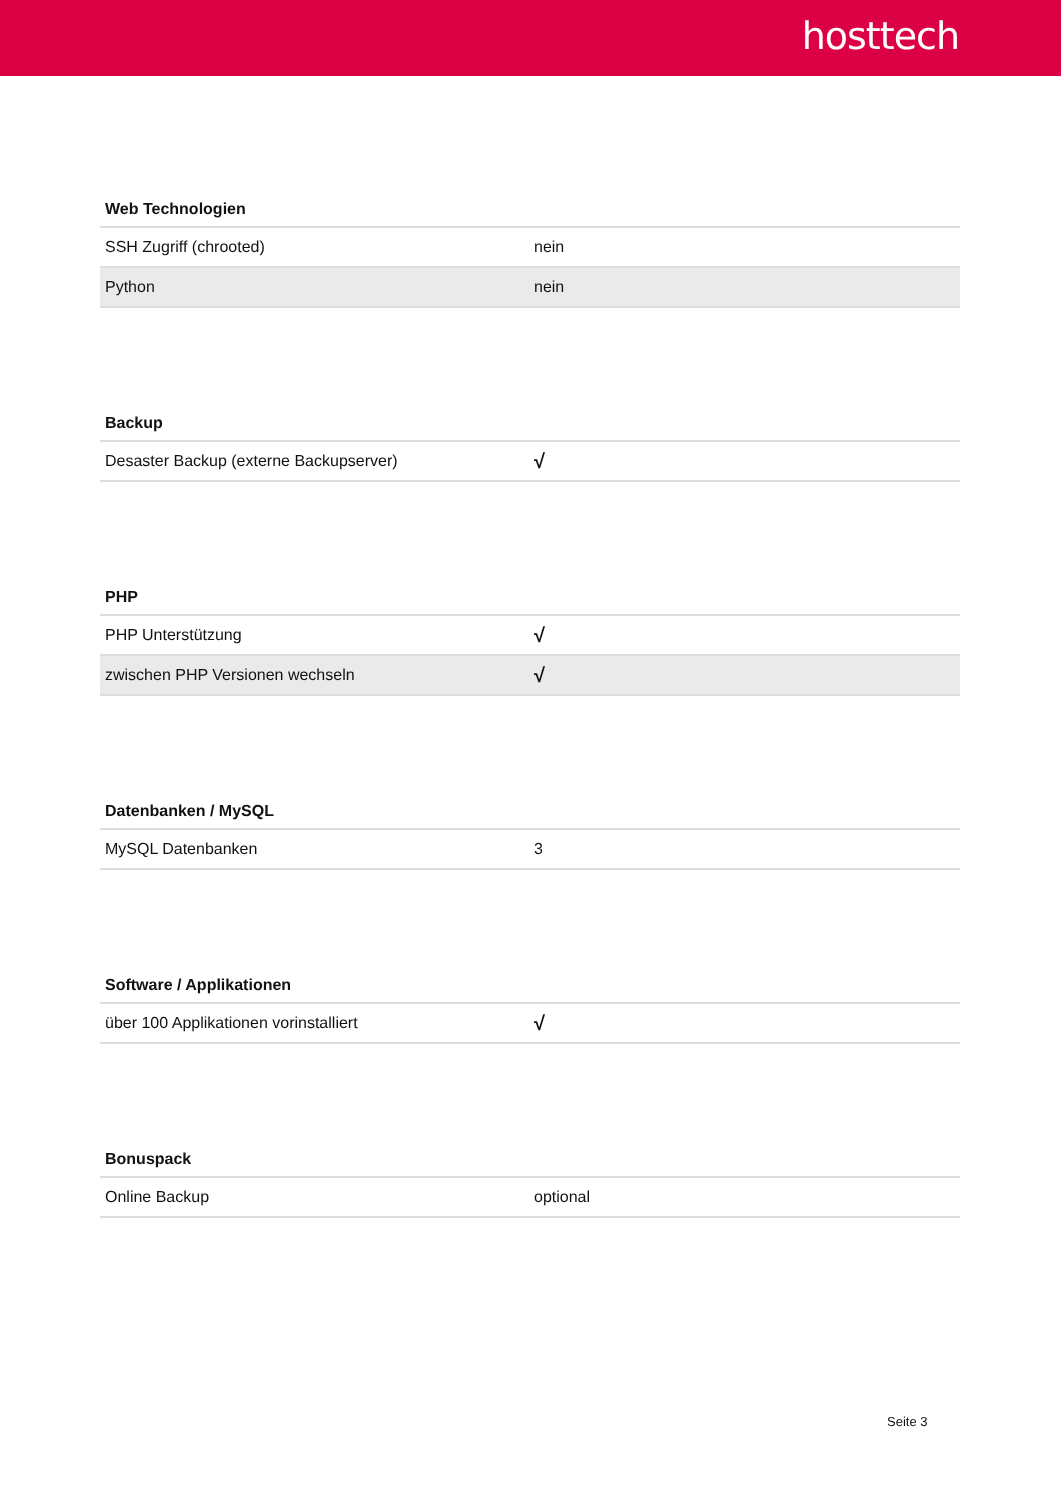hosttech
| Web Technologien | |
| --- | --- |
| SSH Zugriff (chrooted) | nein |
| Python | nein |
| Backup | |
| --- | --- |
| Desaster Backup (externe Backupserver) | √ |
| PHP | |
| --- | --- |
| PHP Unterstützung | √ |
| zwischen PHP Versionen wechseln | √ |
| Datenbanken / MySQL | |
| --- | --- |
| MySQL Datenbanken | 3 |
| Software / Applikationen | |
| --- | --- |
| über 100 Applikationen vorinstalliert | √ |
| Bonuspack | |
| --- | --- |
| Online Backup | optional |
Seite 3